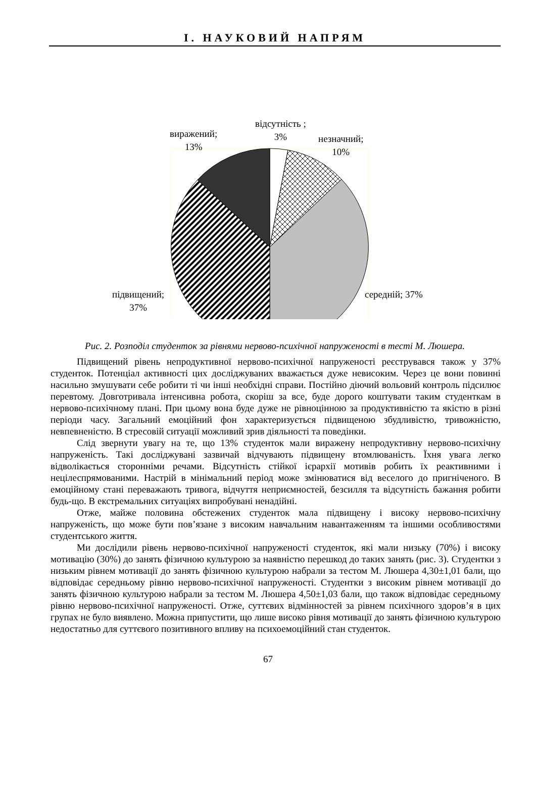I. НАУКОВИЙ НАПРЯМ
виражений;
13%
відсутність ;
3%
незначний;
10%
підвищений;
37%
середній; 37%
Рис. 2. Розподіл студенток за рівнями нервово-психічної напруженості в тесті М. Люшера.
Підвищений рівень непродуктивної нервово-психічної напруженості реєструвався також у 37% студенток. Потенціал активності цих досліджуваних вважається дуже невисоким. Через це вони повинні насильно змушувати себе робити ті чи інші необхідні справи. Постійно діючий вольовий контроль підсилює перевтому. Довготривала інтенсивна робота, скоріш за все, буде дорого коштувати таким студенткам в нервово-психічному плані. При цьому вона буде дуже не рівноцінною за продуктивністю та якістю в різні періоди часу. Загальний емоційний фон характеризується підвищеною збудливістю, тривожністю, невпевненістю. В стресовій ситуації можливий зрив діяльності та поведінки.
Слід звернути увагу на те, що 13% студенток мали виражену непродуктивну нервово-психічну напруженість. Такі досліджувані зазвичай відчувають підвищену втомлюваність. Їхня увага легко відволікається сторонніми речами. Відсутність стійкої ієрархії мотивів робить їх реактивними і нецілеспрямованими. Настрій в мінімальний період може змінюватися від веселого до пригніченого. В емоційному стані переважають тривога, відчуття неприємностей, безсилля та відсутність бажання робити будь-що. В екстремальних ситуаціях випробувані ненадійні.
Отже, майже половина обстежених студенток мала підвищену і високу нервово-психічну напруженість, що може бути пов’язане з високим навчальним навантаженням та іншими особливостями студентського життя.
Ми дослідили рівень нервово-психічної напруженості студенток, які мали низьку (70%) і високу мотивацію (30%) до занять фізичною культурою за наявністю перешкод до таких занять (рис. 3). Студентки з низьким рівнем мотивації до занять фізичною культурою набрали за тестом М. Люшера 4,30±1,01 бали, що відповідає середньому рівню нервово-психічної напруженості. Студентки з високим рівнем мотивації до занять фізичною культурою набрали за тестом М. Люшера 4,50±1,03 бали, що також відповідає середньому рівню нервово-психічної напруженості. Отже, суттєвих відмінностей за рівнем психічного здоров’я в цих групах не було виявлено. Можна припустити, що лише високо рівня мотивації до занять фізичною культурою недостатньо для суттєвого позитивного впливу на психоемоційний стан студенток.
67